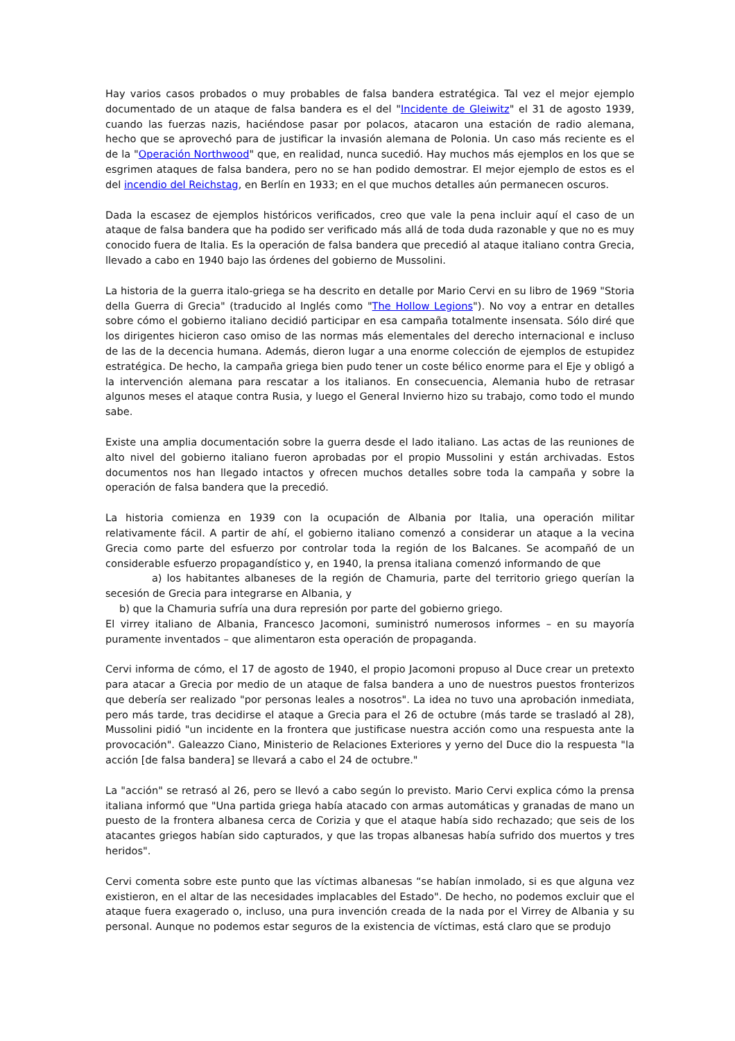Hay varios casos probados o muy probables de falsa bandera estratégica. Tal vez el mejor ejemplo documentado de un ataque de falsa bandera es el del "Incidente de Gleiwitz" el 31 de agosto 1939, cuando las fuerzas nazis, haciéndose pasar por polacos, atacaron una estación de radio alemana, hecho que se aprovechó para de justificar la invasión alemana de Polonia. Un caso más reciente es el de la "Operación Northwood" que, en realidad, nunca sucedió. Hay muchos más ejemplos en los que se esgrimen ataques de falsa bandera, pero no se han podido demostrar. El mejor ejemplo de estos es el del incendio del Reichstag, en Berlín en 1933; en el que muchos detalles aún permanecen oscuros.
Dada la escasez de ejemplos históricos verificados, creo que vale la pena incluir aquí el caso de un ataque de falsa bandera que ha podido ser verificado más allá de toda duda razonable y que no es muy conocido fuera de Italia. Es la operación de falsa bandera que precedió al ataque italiano contra Grecia, llevado a cabo en 1940 bajo las órdenes del gobierno de Mussolini.
La historia de la guerra italo-griega se ha descrito en detalle por Mario Cervi en su libro de 1969 "Storia della Guerra di Grecia" (traducido al Inglés como "The Hollow Legions"). No voy a entrar en detalles sobre cómo el gobierno italiano decidió participar en esa campaña totalmente insensata. Sólo diré que los dirigentes hicieron caso omiso de las normas más elementales del derecho internacional e incluso de las de la decencia humana. Además, dieron lugar a una enorme colección de ejemplos de estupidez estratégica. De hecho, la campaña griega bien pudo tener un coste bélico enorme para el Eje y obligó a la intervención alemana para rescatar a los italianos. En consecuencia, Alemania hubo de retrasar algunos meses el ataque contra Rusia, y luego el General Invierno hizo su trabajo, como todo el mundo sabe.
Existe una amplia documentación sobre la guerra desde el lado italiano. Las actas de las reuniones de alto nivel del gobierno italiano fueron aprobadas por el propio Mussolini y están archivadas. Estos documentos nos han llegado intactos y ofrecen muchos detalles sobre toda la campaña y sobre la operación de falsa bandera que la precedió.
La historia comienza en 1939 con la ocupación de Albania por Italia, una operación militar relativamente fácil. A partir de ahí, el gobierno italiano comenzó a considerar un ataque a la vecina Grecia como parte del esfuerzo por controlar toda la región de los Balcanes. Se acompañó de un considerable esfuerzo propagandístico y, en 1940, la prensa italiana comenzó informando de que
a) los habitantes albaneses de la región de Chamuria, parte del territorio griego querían la secesión de Grecia para integrarse en Albania, y
b) que la Chamuria sufría una dura represión por parte del gobierno griego.
El virrey italiano de Albania, Francesco Jacomoni, suministró numerosos informes – en su mayoría puramente inventados – que alimentaron esta operación de propaganda.
Cervi informa de cómo, el 17 de agosto de 1940, el propio Jacomoni propuso al Duce crear un pretexto para atacar a Grecia por medio de un ataque de falsa bandera a uno de nuestros puestos fronterizos que debería ser realizado "por personas leales a nosotros". La idea no tuvo una aprobación inmediata, pero más tarde, tras decidirse el ataque a Grecia para el 26 de octubre (más tarde se trasladó al 28), Mussolini pidió "un incidente en la frontera que justificase nuestra acción como una respuesta ante la provocación". Galeazzo Ciano, Ministerio de Relaciones Exteriores y yerno del Duce dio la respuesta "la acción [de falsa bandera] se llevará a cabo el 24 de octubre."
La "acción" se retrasó al 26, pero se llevó a cabo según lo previsto. Mario Cervi explica cómo la prensa italiana informó que "Una partida griega había atacado con armas automáticas y granadas de mano un puesto de la frontera albanesa cerca de Corizia y que el ataque había sido rechazado; que seis de los atacantes griegos habían sido capturados, y que las tropas albanesas había sufrido dos muertos y tres heridos".
Cervi comenta sobre este punto que las víctimas albanesas “se habían inmolado, si es que alguna vez existieron, en el altar de las necesidades implacables del Estado". De hecho, no podemos excluir que el ataque fuera exagerado o, incluso, una pura invención creada de la nada por el Virrey de Albania y su personal. Aunque no podemos estar seguros de la existencia de víctimas, está claro que se produjo